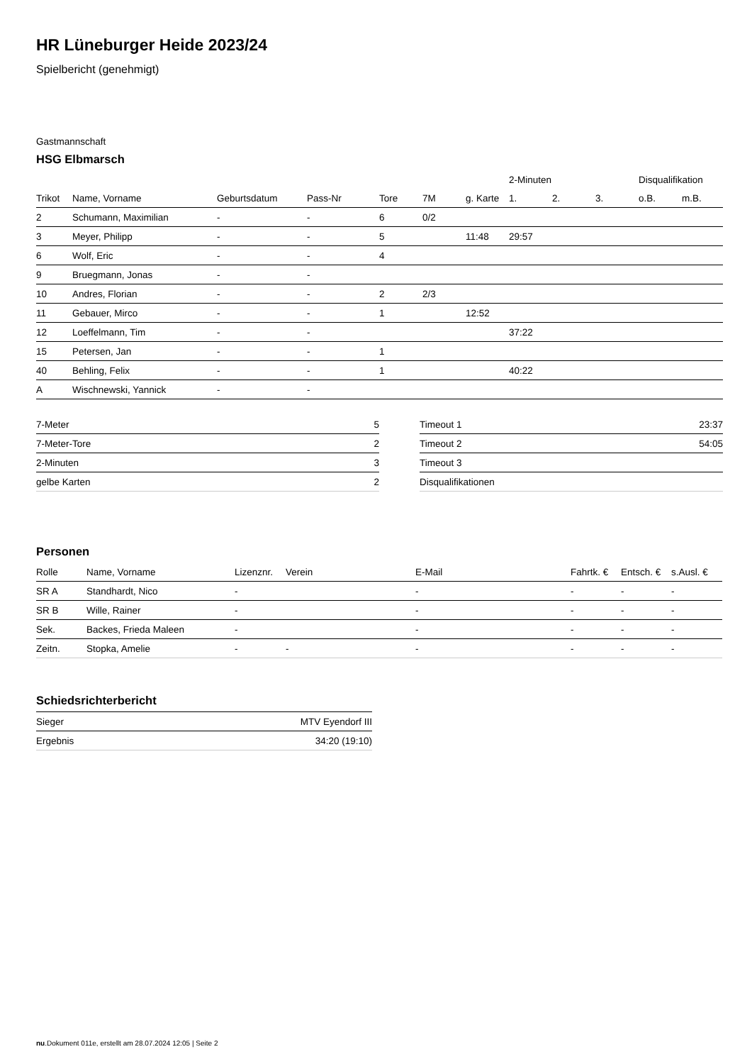HR Lüneburger Heide 2023/24
Spielbericht (genehmigt)
Gastmannschaft
HSG Elbmarsch
| | | | | | | | 2-Minuten | | | Disqualifikation | |
| --- | --- | --- | --- | --- | --- | --- | --- | --- | --- | --- | --- |
| Trikot | Name, Vorname | Geburtsdatum | Pass-Nr | Tore | 7M | g. Karte | 1. | 2. | 3. | o.B. | m.B. |
| 2 | Schumann, Maximilian | - | - | 6 | 0/2 | | | | | | |
| 3 | Meyer, Philipp | - | - | 5 | | 11:48 | 29:57 | | | | |
| 6 | Wolf, Eric | - | - | 4 | | | | | | | |
| 9 | Bruegmann, Jonas | - | - | | | | | | | | |
| 10 | Andres, Florian | - | - | 2 | 2/3 | | | | | | |
| 11 | Gebauer, Mirco | - | - | 1 | | 12:52 | | | | | |
| 12 | Loeffelmann, Tim | - | - | | | | 37:22 | | | | |
| 15 | Petersen, Jan | - | - | 1 | | | | | | | |
| 40 | Behling, Felix | - | - | 1 | | | 40:22 | | | | |
| A | Wischnewski, Yannick | - | - | | | | | | | | |
| 7-Meter | 5 |
| 7-Meter-Tore | 2 |
| 2-Minuten | 3 |
| gelbe Karten | 2 |
| Timeout 1 | 23:37 |
| Timeout 2 | 54:05 |
| Timeout 3 | |
| Disqualifikationen | |
Personen
| Rolle | Name, Vorname | Lizenznr. | Verein | E-Mail | Fahrtk. € | Entsch. € | s.Ausl. € |
| --- | --- | --- | --- | --- | --- | --- | --- |
| SR A | Standhardt, Nico | - | | - | - | - | - |
| SR B | Wille, Rainer | - | | - | - | - | - |
| Sek. | Backes, Frieda Maleen | - | | - | - | - | - |
| Zeitn. | Stopka, Amelie | - | - | - | - | - | - |
Schiedsrichterbericht
| Sieger | MTV Eyendorf III |
| Ergebnis | 34:20 (19:10) |
nu.Dokument 011e, erstellt am 28.07.2024 12:05 | Seite 2